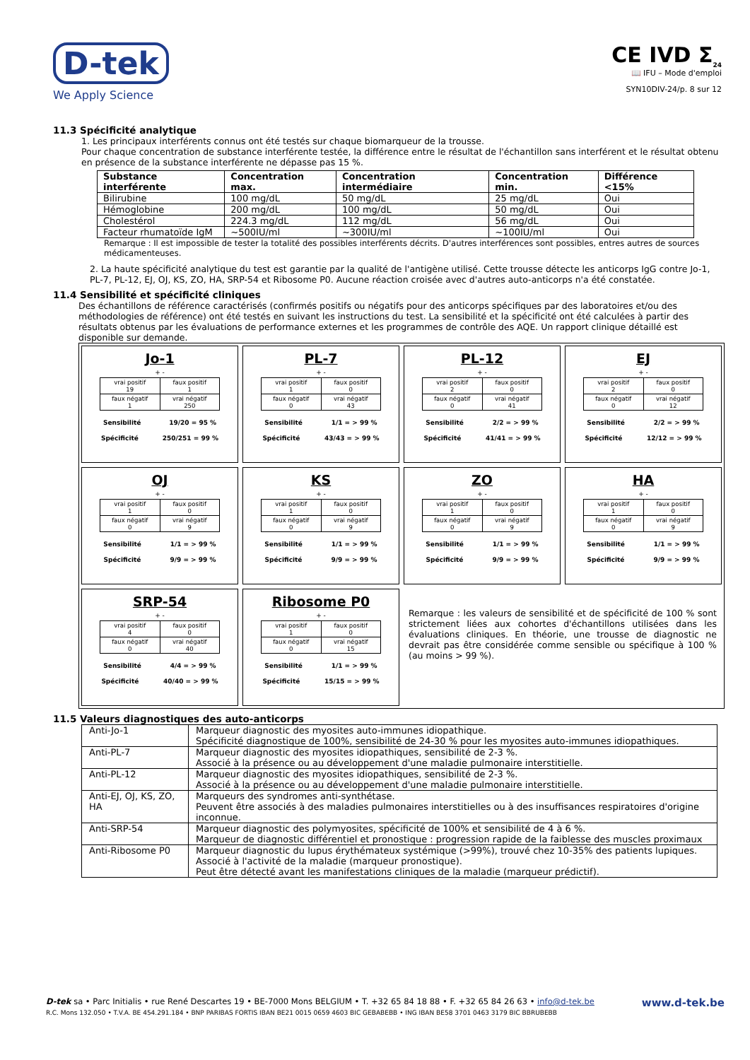D-tek
We Apply Science
CE IVD Σ<sub>24</sub>
📖 IFU – Mode d'emploi
SYN10DIV-24/p. 8 sur 12
11.3 Spécificité analytique
1. Les principaux interférents connus ont été testés sur chaque biomarqueur de la trousse.
Pour chaque concentration de substance interférente testée, la différence entre le résultat de l'échantillon sans interférent et le résultat obtenu en présence de la substance interférente ne dépasse pas 15 %.
| Substance interférente | Concentration max. | Concentration intermédiaire | Concentration min. | Différence <15% |
| --- | --- | --- | --- | --- |
| Bilirubine | 100 mg/dL | 50 mg/dL | 25 mg/dL | Oui |
| Hémoglobine | 200 mg/dL | 100 mg/dL | 50 mg/dL | Oui |
| Cholestérol | 224.3 mg/dL | 112 mg/dL | 56 mg/dL | Oui |
| Facteur rhumatoïde IgM | ~500IU/ml | ~300IU/ml | ~100IU/ml | Oui |
Remarque : Il est impossible de tester la totalité des possibles interférents décrits. D'autres interférences sont possibles, entres autres de sources médicamenteuses.
2. La haute spécificité analytique du test est garantie par la qualité de l'antigène utilisé. Cette trousse détecte les anticorps IgG contre Jo-1, PL-7, PL-12, EJ, OJ, KS, ZO, HA, SRP-54 et Ribosome P0. Aucune réaction croisée avec d'autres auto-anticorps n'a été constatée.
11.4 Sensibilité et spécificité cliniques
Des échantillons de référence caractérisés (confirmés positifs ou négatifs pour des anticorps spécifiques par des laboratoires et/ou des méthodologies de référence) ont été testés en suivant les instructions du test. La sensibilité et la spécificité ont été calculées à partir des résultats obtenus par les évaluations de performance externes et les programmes de contrôle des AQE. Un rapport clinique détaillé est disponible sur demande.
Jo-1
+ -
| vrai positif 19 | faux positif 1 |
| faux négatif 1 | vrai négatif 250 |
Sensibilité 19/20 = 95 %
Spécificité 250/251 = 99 %
PL-7
+ -
| vrai positif 1 | faux positif 0 |
| faux négatif 0 | vrai négatif 43 |
Sensibilité 1/1 = > 99 %
Spécificité 43/43 = > 99 %
PL-12
+ -
| vrai positif 2 | faux positif 0 |
| faux négatif 0 | vrai négatif 41 |
Sensibilité 2/2 = > 99 %
Spécificité 41/41 = > 99 %
EJ
+ -
| vrai positif 2 | faux positif 0 |
| faux négatif 0 | vrai négatif 12 |
Sensibilité 2/2 = > 99 %
Spécificité 12/12 = > 99 %
OJ
+ -
| vrai positif 1 | faux positif 0 |
| faux négatif 0 | vrai négatif 9 |
Sensibilité 1/1 = > 99 %
Spécificité 9/9 = > 99 %
KS
+ -
| vrai positif 1 | faux positif 0 |
| faux négatif 0 | vrai négatif 9 |
Sensibilité 1/1 = > 99 %
Spécificité 9/9 = > 99 %
ZO
+ -
| vrai positif 1 | faux positif 0 |
| faux négatif 0 | vrai négatif 9 |
Sensibilité 1/1 = > 99 %
Spécificité 9/9 = > 99 %
HA
+ -
| vrai positif 1 | faux positif 0 |
| faux négatif 0 | vrai négatif 9 |
Sensibilité 1/1 = > 99 %
Spécificité 9/9 = > 99 %
SRP-54
+ -
| vrai positif 4 | faux positif 0 |
| faux négatif 0 | vrai négatif 40 |
Sensibilité 4/4 = > 99 %
Spécificité 40/40 = > 99 %
Ribosome P0
+ -
| vrai positif 1 | faux positif 0 |
| faux négatif 0 | vrai négatif 15 |
Sensibilité 1/1 = > 99 %
Spécificité 15/15 = > 99 %
Remarque : les valeurs de sensibilité et de spécificité de 100 % sont strictement liées aux cohortes d'échantillons utilisées dans les évaluations cliniques. En théorie, une trousse de diagnostic ne devrait pas être considérée comme sensible ou spécifique à 100 % (au moins > 99 %).
11.5 Valeurs diagnostiques des auto-anticorps
| Anti-Jo-1 | Marqueur diagnostic des myosites auto-immunes idiopathique. Spécificité diagnostique de 100%, sensibilité de 24-30 % pour les myosites auto-immunes idiopathiques. |
| Anti-PL-7 | Marqueur diagnostic des myosites idiopathiques, sensibilité de 2-3 %. Associé à la présence ou au développement d'une maladie pulmonaire interstitielle. |
| Anti-PL-12 | Marqueur diagnostic des myosites idiopathiques, sensibilité de 2-3 %. Associé à la présence ou au développement d'une maladie pulmonaire interstitielle. |
| Anti-EJ, OJ, KS, ZO, HA | Marqueurs des syndromes anti-synthétase. Peuvent être associés à des maladies pulmonaires interstitielles ou à des insuffisances respiratoires d'origine inconnue. |
| Anti-SRP-54 | Marqueur diagnostic des polymyosites, spécificité de 100% et sensibilité de 4 à 6 %. Marqueur de diagnostic différentiel et pronostique : progression rapide de la faiblesse des muscles proximaux |
| Anti-Ribosome P0 | Marqueur diagnostic du lupus érythémateux systémique (>99%), trouvé chez 10-35% des patients lupiques. Associé à l'activité de la maladie (marqueur pronostique). Peut être détecté avant les manifestations cliniques de la maladie (marqueur prédictif). |
D-tek sa • Parc Initialis • rue René Descartes 19 • BE-7000 Mons BELGIUM • T. +32 65 84 18 88 • F. +32 65 84 26 63 • info@d-tek.be www.d-tek.be
R.C. Mons 132.050 • T.V.A. BE 454.291.184 • BNP PARIBAS FORTIS IBAN BE21 0015 0659 4603 BIC GEBABEBB • ING IBAN BE58 3701 0463 3179 BIC BBRUBEBB